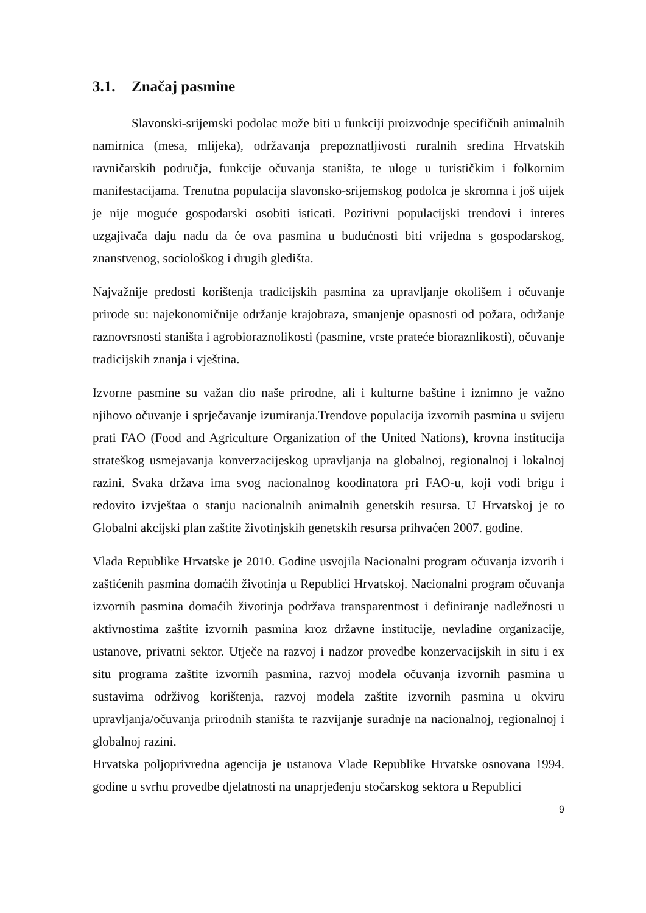3.1. Značaj pasmine
Slavonski-srijemski podolac može biti u funkciji proizvodnje specifičnih animalnih namirnica (mesa, mlijeka), održavanja prepoznatljivosti ruralnih sredina Hrvatskih ravničarskih područja, funkcije očuvanja staništa, te uloge u turističkim i folkornim manifestacijama. Trenutna populacija slavonsko-srijemskog podolca je skromna i još uijek je nije moguće gospodarski osobiti isticati. Pozitivni populacijski trendovi i interes uzgajivača daju nadu da će ova pasmina u budućnosti biti vrijedna s gospodarskog, znanstvenog, sociološkog i drugih gledišta.
Najvažnije predosti korištenja tradicijskih pasmina za upravljanje okolišem i očuvanje prirode su: najekonomičnije održanje krajobraza, smanjenje opasnosti od požara, održanje raznovrsnosti staništa i agrobioraznolikosti (pasmine, vrste prateće bioraznlikosti), očuvanje tradicijskih znanja i vještina.
Izvorne pasmine su važan dio naše prirodne, ali i kulturne baštine i iznimno je važno njihovo očuvanje i sprječavanje izumiranja.Trendove populacija izvornih pasmina u svijetu prati FAO (Food and Agriculture Organization of the United Nations), krovna institucija strateškog usmejavanja konverzacijeskog upravljanja na globalnoj, regionalnoj i lokalnoj razini. Svaka država ima svog nacionalnog koodinatora pri FAO-u, koji vodi brigu i redovito izvještaa o stanju nacionalnih animalnih genetskih resursa. U Hrvatskoj je to Globalni akcijski plan zaštite životinjskih genetskih resursa prihvaćen 2007. godine.
Vlada Republike Hrvatske je 2010. Godine usvojila Nacionalni program očuvanja izvorih i zaštićenih pasmina domaćih životinja u Republici Hrvatskoj. Nacionalni program očuvanja izvornih pasmina domaćih životinja podržava transparentnost i definiranje nadležnosti u aktivnostima zaštite izvornih pasmina kroz državne institucije, nevladine organizacije, ustanove, privatni sektor. Utječe na razvoj i nadzor provedbe konzervacijskih in situ i ex situ programa zaštite izvornih pasmina, razvoj modela očuvanja izvornih pasmina u sustavima održivog korištenja, razvoj modela zaštite izvornih pasmina u okviru upravljanja/očuvanja prirodnih staništa te razvijanje suradnje na nacionalnoj, regionalnoj i globalnoj razini.
Hrvatska poljoprivredna agencija je ustanova Vlade Republike Hrvatske osnovana 1994. godine u svrhu provedbe djelatnosti na unaprjeđenju stočarskog sektora u Republici
9